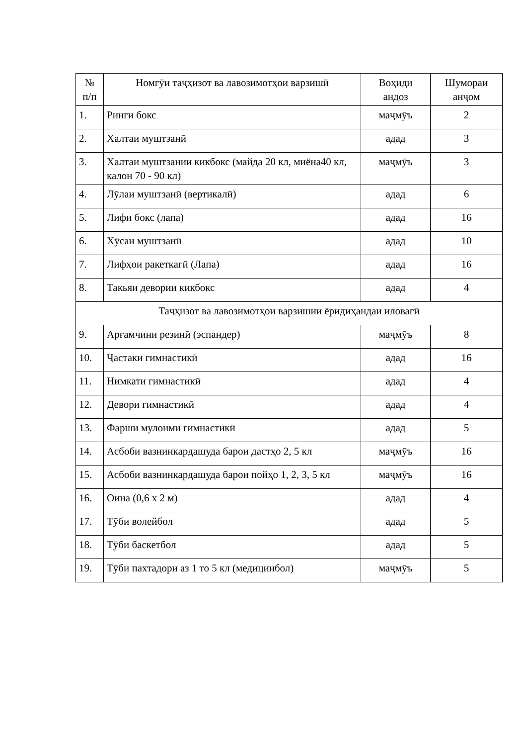| № п/п | Номгӯи таҷҳизот ва лавозимотҳои варзишӣ | Воҳиди андоз | Шумораи анҷом |
| --- | --- | --- | --- |
| 1. | Ринги бокс | маҷмӯъ | 2 |
| 2. | Халтаи муштзанӣ | адад | 3 |
| 3. | Халтаи муштзании кикбокс (майда 20 кл, миёна40 кл, калон 70 - 90 кл) | маҷмӯъ | 3 |
| 4. | Лӯлаи муштзанӣ (вертикалӣ) | адад | 6 |
| 5. | Лифи бокс (лапа) | адад | 16 |
| 6. | Хӯсаи муштзанӣ | адад | 10 |
| 7. | Лифҳои ракеткагӣ (Лапа) | адад | 16 |
| 8. | Такьяи девории кикбокс | адад | 4 |
| Таҷҳизот ва лавозимотҳои варзишии ёридиҳандаи иловагӣ | | | |
| 9. | Арғамчини резинӣ (эспандер) | маҷмӯъ | 8 |
| 10. | Ҷастаки гимнастикӣ | адад | 16 |
| 11. | Нимкати гимнастикӣ | адад | 4 |
| 12. | Девори гимнастикӣ | адад | 4 |
| 13. | Фарши мулоими гимнастикӣ | адад | 5 |
| 14. | Асбоби вазнинкардашуда барои дастҳо 2, 5 кл | маҷмӯъ | 16 |
| 15. | Асбоби вазнинкардашуда барои пойҳо 1, 2, 3, 5 кл | маҷмӯъ | 16 |
| 16. | Оина (0,6 х 2 м) | адад | 4 |
| 17. | Тӯби волейбол | адад | 5 |
| 18. | Тӯби баскетбол | адад | 5 |
| 19. | Тӯби пахтадори аз 1 то 5 кл (медицинбол) | маҷмӯъ | 5 |